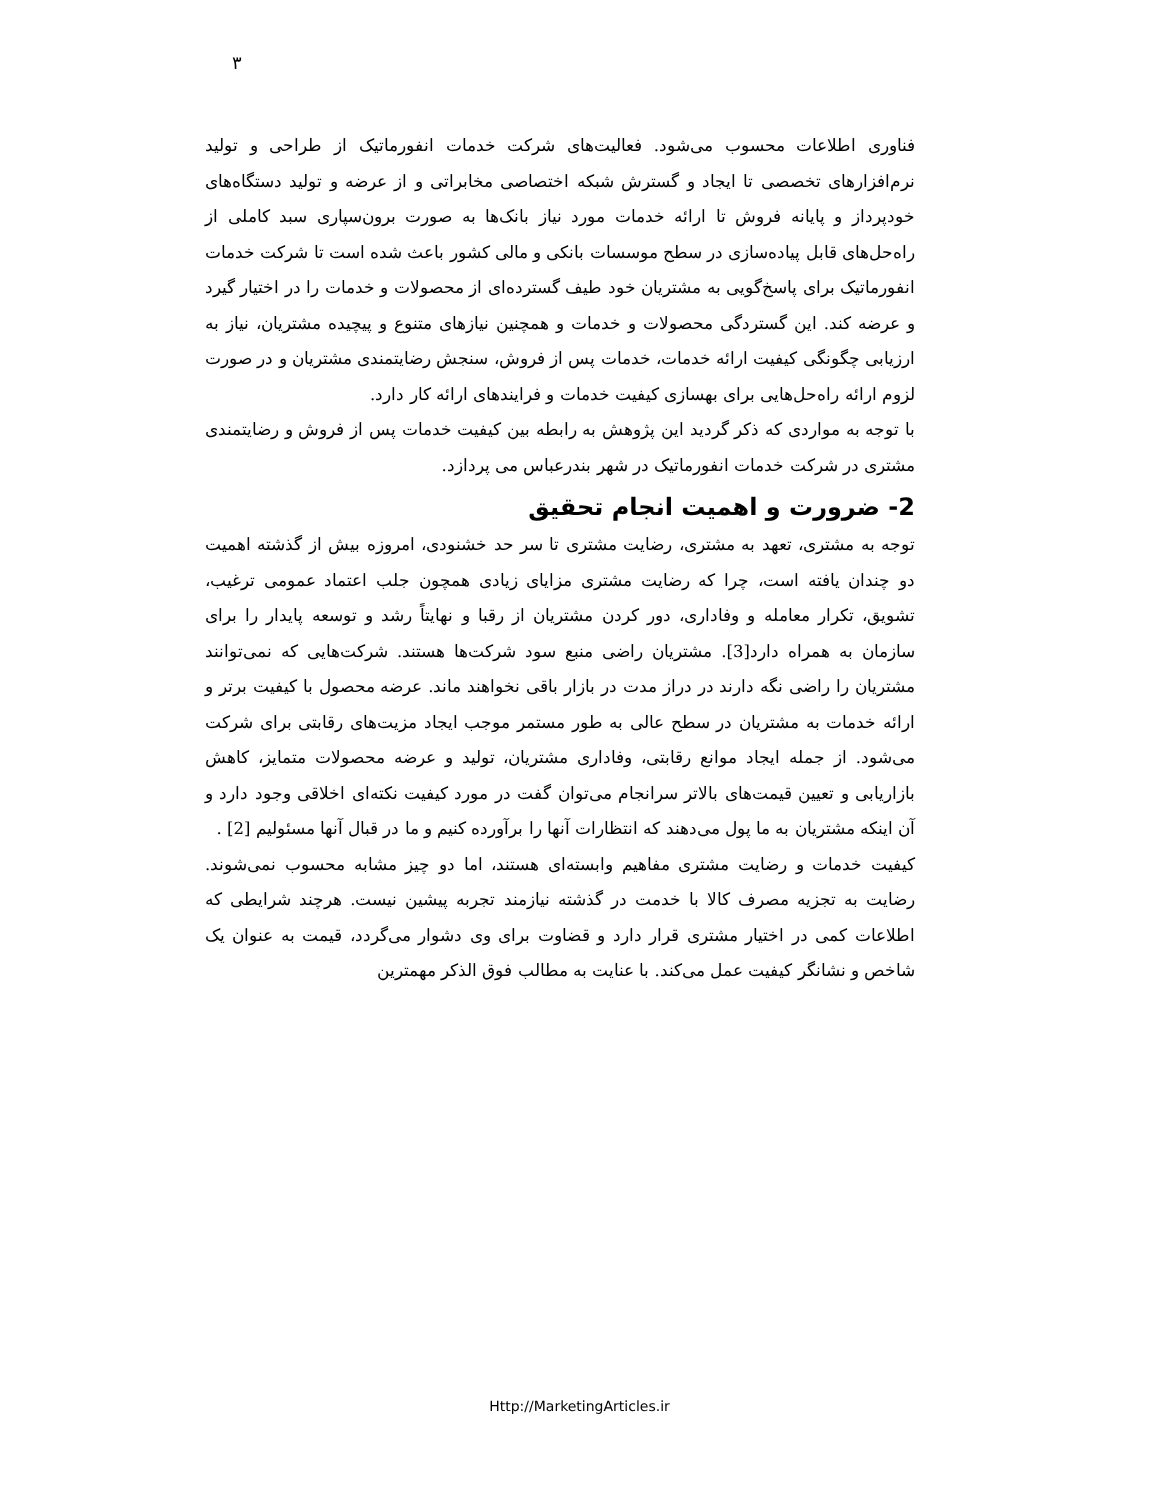٣
فناوری اطلاعات محسوب می‌شود. فعالیت‌های شرکت خدمات انفورماتیک از طراحی و تولید نرم‌افزارهای تخصصی تا ایجاد و گسترش شبکه اختصاصی مخابراتی و از عرضه و تولید دستگاه‌های خودپرداز و پایانه فروش تا ارائه خدمات مورد نیاز بانک‌ها به صورت برون‌سپاری سبد کاملی از راه‌حل‌های قابل پیاده‌سازی در سطح موسسات بانکی و مالی کشور باعث شده است تا شرکت خدمات انفورماتیک برای پاسخ‌گویی به مشتریان خود طیف گسترده‌ای از محصولات و خدمات را در اختیار گیرد و عرضه کند. این گستردگی محصولات و خدمات و همچنین نیازهای متنوع و پیچیده مشتریان، نیاز به ارزیابی چگونگی کیفیت ارائه خدمات، خدمات پس از فروش، سنجش رضایتمندی مشتریان و در صورت لزوم ارائه راه‌حل‌هایی برای بهسازی کیفیت خدمات و فرایندهای ارائه کار دارد.
با توجه به مواردی که ذکر گردید این پژوهش به رابطه بین کیفیت خدمات پس از فروش و رضایتمندی مشتری در شرکت خدمات انفورماتیک در شهر بندرعباس می پردازد.
2- ضرورت و اهمیت انجام تحقیق
توجه به مشتری، تعهد به مشتری، رضایت مشتری تا سر حد خشنودی، امروزه بیش از گذشته اهمیت دو چندان یافته است، چرا که رضایت مشتری مزایای زیادی همچون جلب اعتماد عمومی ترغیب، تشویق، تکرار معامله و وفاداری، دور کردن مشتریان از رقبا و نهایتاً رشد و توسعه پایدار را برای سازمان به همراه دارد[3]. مشتریان راضی منبع سود شرکت‌ها هستند. شرکت‌هایی که نمی‌توانند مشتریان را راضی نگه دارند در دراز مدت در بازار باقی نخواهند ماند. عرضه محصول با کیفیت برتر و ارائه خدمات به مشتریان در سطح عالی به طور مستمر موجب ایجاد مزیت‌های رقابتی برای شرکت می‌شود. از جمله ایجاد موانع رقابتی، وفاداری مشتریان، تولید و عرضه محصولات متمایز، کاهش بازاریابی و تعیین قیمت‌های بالاتر سرانجام می‌توان گفت در مورد کیفیت نکته‌ای اخلاقی وجود دارد و آن اینکه مشتریان به ما پول می‌دهند که انتظارات آنها را برآورده کنیم و ما در قبال آنها مسئولیم [2] .
کیفیت خدمات و رضایت مشتری مفاهیم وابسته‌ای هستند، اما دو چیز مشابه محسوب نمی‌شوند. رضایت به تجزیه مصرف کالا با خدمت در گذشته نیازمند تجربه پیشین نیست. هرچند شرایطی که اطلاعات کمی در اختیار مشتری قرار دارد و قضاوت برای وی دشوار می‌گردد، قیمت به عنوان یک شاخص و نشانگر کیفیت عمل می‌کند. با عنایت به مطالب فوق الذکر مهمترین
Http://MarketingArticles.ir